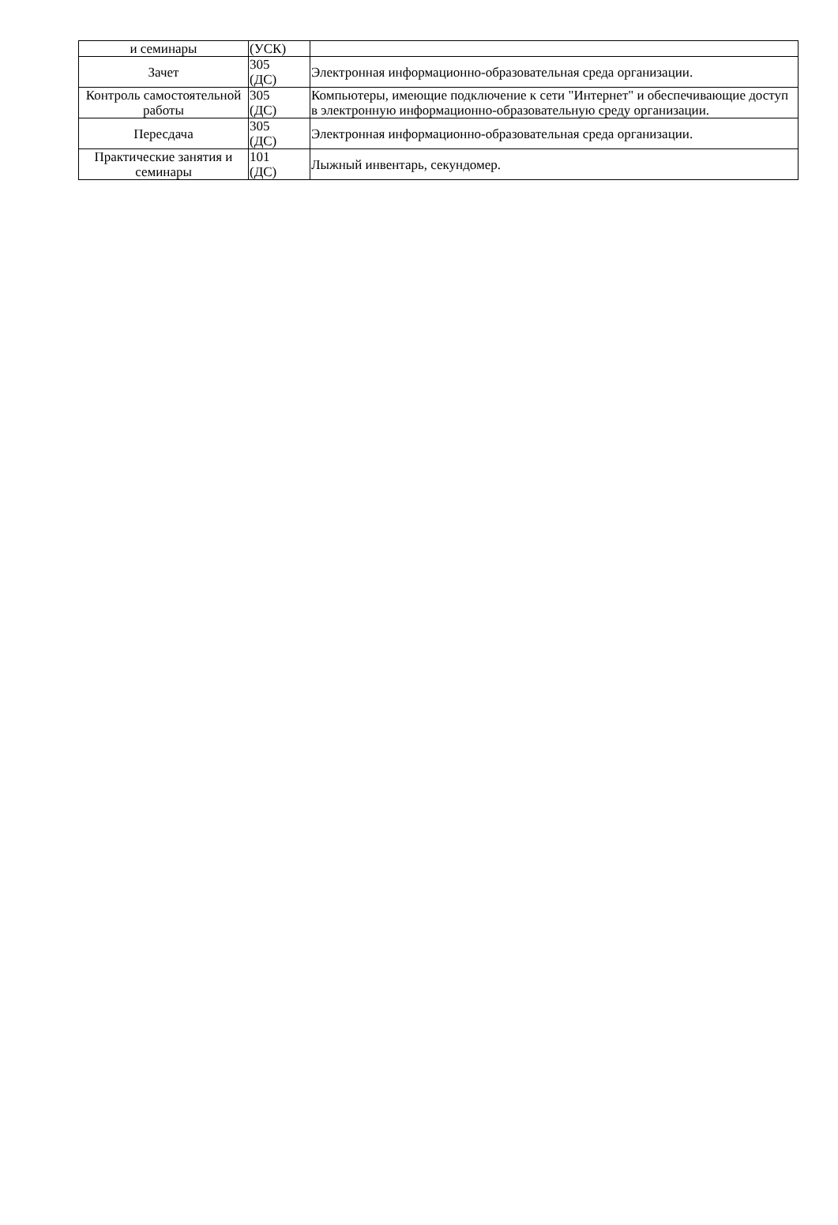| и семинары | (УСК) | |
| Зачет | 305 (ДС) | Электронная информационно-образовательная среда организации. |
| Контроль самостоятельной работы | 305 (ДС) | Компьютеры, имеющие подключение к сети "Интернет" и обеспечивающие доступ в электронную информационно-образовательную среду организации. |
| Пересдача | 305 (ДС) | Электронная информационно-образовательная среда организации. |
| Практические занятия и семинары | 101 (ДС) | Лыжный инвентарь, секундомер. |